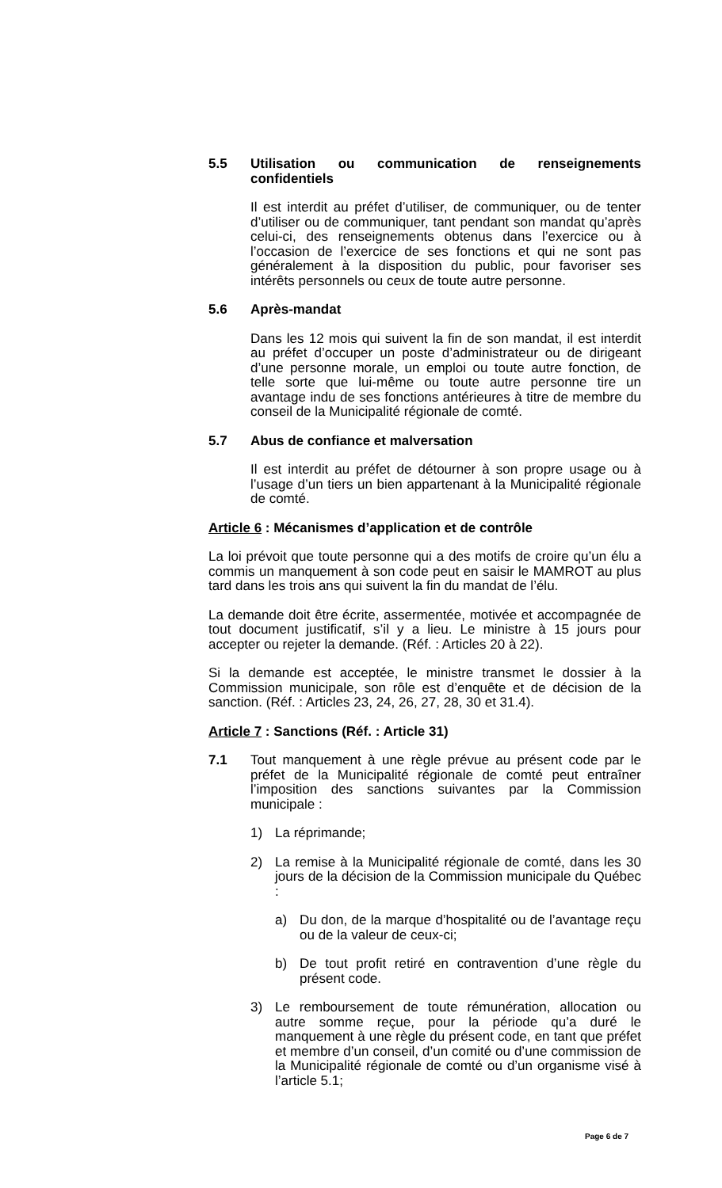5.5 Utilisation ou communication de renseignements confidentiels
Il est interdit au préfet d’utiliser, de communiquer, ou de tenter d’utiliser ou de communiquer, tant pendant son mandat qu’après celui-ci, des renseignements obtenus dans l’exercice ou à l’occasion de l’exercice de ses fonctions et qui ne sont pas généralement à la disposition du public, pour favoriser ses intérêts personnels ou ceux de toute autre personne.
5.6 Après-mandat
Dans les 12 mois qui suivent la fin de son mandat, il est interdit au préfet d’occuper un poste d’administrateur ou de dirigeant d’une personne morale, un emploi ou toute autre fonction, de telle sorte que lui-même ou toute autre personne tire un avantage indu de ses fonctions antérieures à titre de membre du conseil de la Municipalité régionale de comté.
5.7 Abus de confiance et malversation
Il est interdit au préfet de détourner à son propre usage ou à l’usage d’un tiers un bien appartenant à la Municipalité régionale de comté.
Article 6 : Mécanismes d’application et de contrôle
La loi prévoit que toute personne qui a des motifs de croire qu’un élu a commis un manquement à son code peut en saisir le MAMROT au plus tard dans les trois ans qui suivent la fin du mandat de l’élu.
La demande doit être écrite, assermentée, motivée et accompagnée de tout document justificatif, s’il y a lieu. Le ministre à 15 jours pour accepter ou rejeter la demande. (Réf. : Articles 20 à 22).
Si la demande est acceptée, le ministre transmet le dossier à la Commission municipale, son rôle est d’enquête et de décision de la sanction. (Réf. : Articles 23, 24, 26, 27, 28, 30 et 31.4).
Article 7 : Sanctions (Réf. : Article 31)
7.1 Tout manquement à une règle prévue au présent code par le préfet de la Municipalité régionale de comté peut entraîner l’imposition des sanctions suivantes par la Commission municipale :
1) La réprimande;
2) La remise à la Municipalité régionale de comté, dans les 30 jours de la décision de la Commission municipale du Québec :
a) Du don, de la marque d’hospitalité ou de l’avantage reçu ou de la valeur de ceux-ci;
b) De tout profit retiré en contravention d’une règle du présent code.
3) Le remboursement de toute rémunération, allocation ou autre somme reçue, pour la période qu’a duré le manquement à une règle du présent code, en tant que préfet et membre d’un conseil, d’un comité ou d’une commission de la Municipalité régionale de comté ou d’un organisme visé à l’article 5.1;
Page 6 de 7